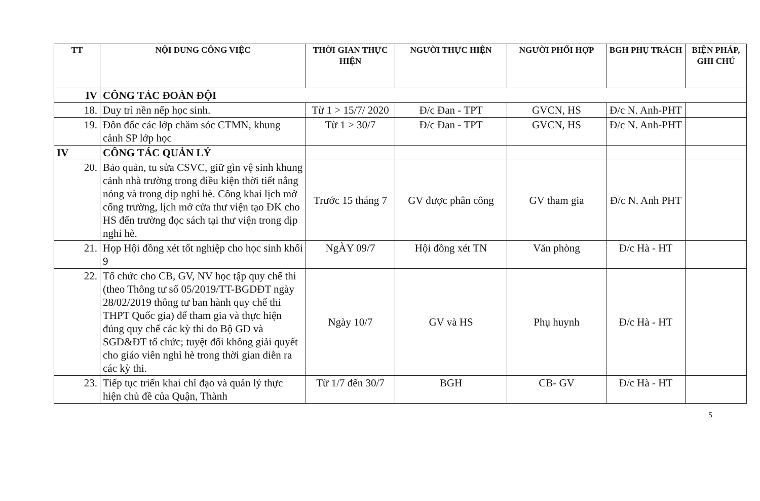| TT | NỘI DUNG CÔNG VIỆC | THỜI GIAN THỰC HIỆN | NGƯỜI THỰC HIỆN | NGƯỜI PHỐI HỢP | BGH PHỤ TRÁCH | BIỆN PHÁP, GHI CHÚ |
| --- | --- | --- | --- | --- | --- | --- |
| IV | CÔNG TÁC ĐOÀN ĐỘI | | | | | |
| 18. | Duy trì nền nếp học sinh. | Từ 1 > 15/7/ 2020 | Đ/c Đan - TPT | GVCN, HS | Đ/c N. Anh-PHT | |
| 19. | Đôn đốc các lớp chăm sóc CTMN, khung cảnh SP lớp học | Từ 1 > 30/7 | Đ/c Đan - TPT | GVCN, HS | Đ/c N. Anh-PHT | |
| IV | CÔNG TÁC QUẢN LÝ | | | | | |
| 20. | Bảo quản, tu sửa CSVC, giữ gìn vệ sinh khung cảnh nhà trường trong điều kiện thời tiết nắng nóng và trong dịp nghỉ hè. Công khai lịch mở cổng trường, lịch mở cửa thư viện tạo ĐK cho HS đến trường đọc sách tại thư viện trong dịp nghỉ hè. | Trước 15 tháng 7 | GV được phân công | GV tham gia | Đ/c N. Anh PHT | |
| 21. | Họp Hội đồng xét tốt nghiệp cho học sinh khối 9 | NgÀY 09/7 | Hội đồng xét TN | Văn phòng | Đ/c Hà - HT | |
| 22. | Tổ chức cho CB, GV, NV học tập quy chế thi (theo Thông tư số 05/2019/TT-BGDĐT ngày 28/02/2019 thông tư ban hành quy chế thi THPT Quốc gia) để tham gia và thực hiện đúng quy chế các kỳ thi do Bộ GD và SGD&ĐT tổ chức; tuyệt đối không giải quyết cho giáo viên nghỉ hè trong thời gian diễn ra các kỳ thi. | Ngày 10/7 | GV và HS | Phụ huynh | Đ/c Hà - HT | |
| 23. | Tiếp tục triển khai chỉ đạo và quản lý thực hiện chủ đề của Quận, Thành | Từ 1/7 đến 30/7 | BGH | CB- GV | Đ/c Hà - HT | |
5